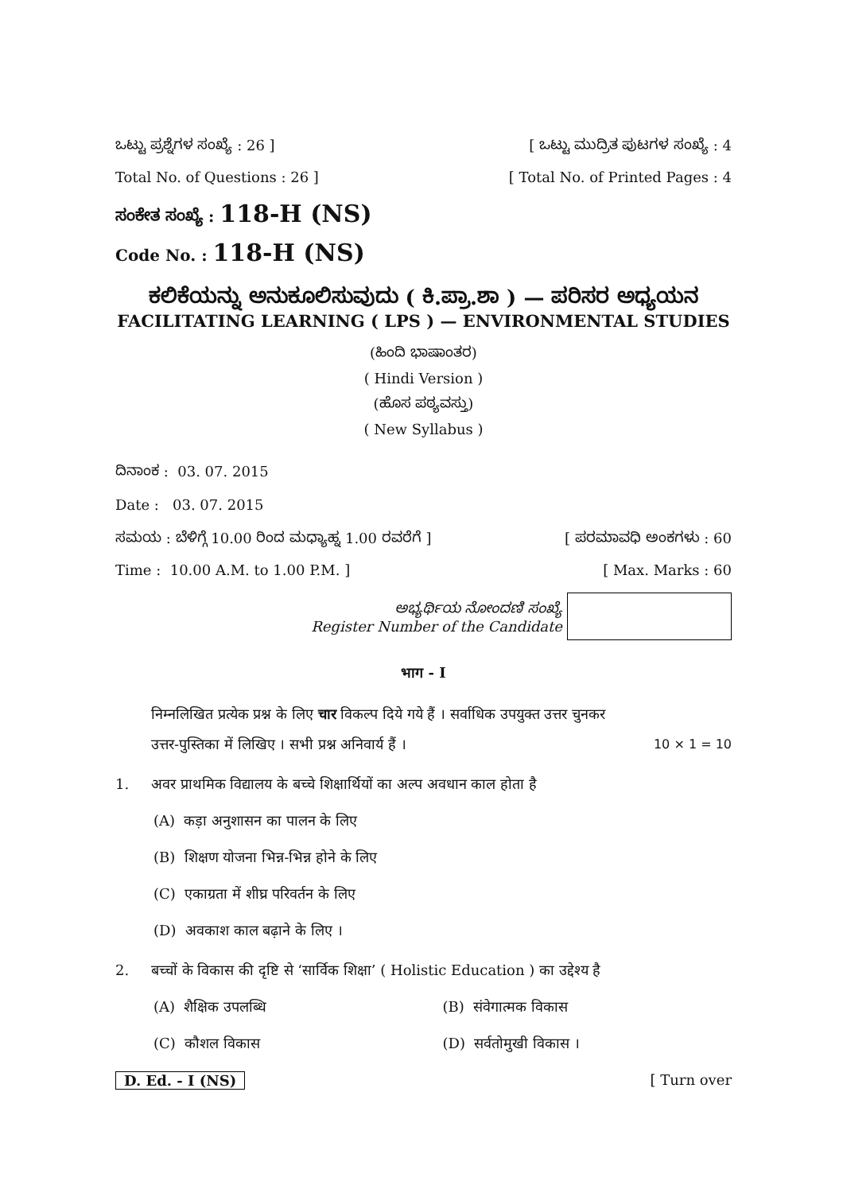ಒಟ್ಟು ಪ್ರಶ್ನೆಗಳ ಸಂಖ್ಯೆ : 26 ] [ ಒಟ್ಟು ಮುದ್ರಿತ ಪುಟಗಳ ಸಂಖ್ಯೆ : 4
Total No. of Questions : 26 ] [ Total No. of Printed Pages : 4
ಸಂಕೇತ ಸಂಖ್ಯೆ : 118-H (NS)
Code No. : 118-H (NS)
ಕಲಿಕೆಯನ್ನು ಅನುಕೂಲಿಸುವುದು ( ಕಿ.ಪ್ರಾ.ಶಾ ) — ಪರಿಸರ ಅಧ್ಯಯನ
FACILITATING LEARNING ( LPS ) — ENVIRONMENTAL STUDIES
(ಹಿಂದಿ ಭಾಷಾಂತರ)
( Hindi Version )
(ಹೊಸ ಪಠ್ಯವಸ್ತು)
( New Syllabus )
ದಿನಾಂಕ : 03. 07. 2015
Date : 03. 07. 2015
ಸಮಯ : ಬೆಳಿಗ್ಗೆ 10.00 ರಿಂದ ಮಧ್ಯಾಹ್ನ 1.00 ರವರೆಗೆ ] [ ಪರಮಾವಧಿ ಅಂಕಗಳು : 60
Time : 10.00 A.M. to 1.00 P.M. ] [ Max. Marks : 60
ಅಭ್ಯರ್ಥಿಯ ನೋಂದಣಿ ಸಂಖ್ಯೆ
Register Number of the Candidate
भाग - I
निम्नलिखित प्रत्येक प्रश्न के लिए चार विकल्प दिये गये हैं । सर्वाधिक उपयुक्त उत्तर चुनकर
उत्तर-पुस्तिका में लिखिए । सभी प्रश्न अनिवार्य हैं । 10 × 1 = 10
1. अवर प्राथमिक विद्यालय के बच्चे शिक्षार्थियों का अल्प अवधान काल होता है
(A) कड़ा अनुशासन का पालन के लिए
(B) शिक्षण योजना भिन्न-भिन्न होने के लिए
(C) एकाग्रता में शीघ्र परिवर्तन के लिए
(D) अवकाश काल बढ़ाने के लिए ।
2. बच्चों के विकास की दृष्टि से ‘सार्विक शिक्षा’ ( Holistic Education ) का उद्देश्य है
(A) शैक्षिक उपलब्धि (B) संवेगात्मक विकास
(C) कौशल विकास (D) सर्वतोमुखी विकास ।
D. Ed. - I (NS) [ Turn over